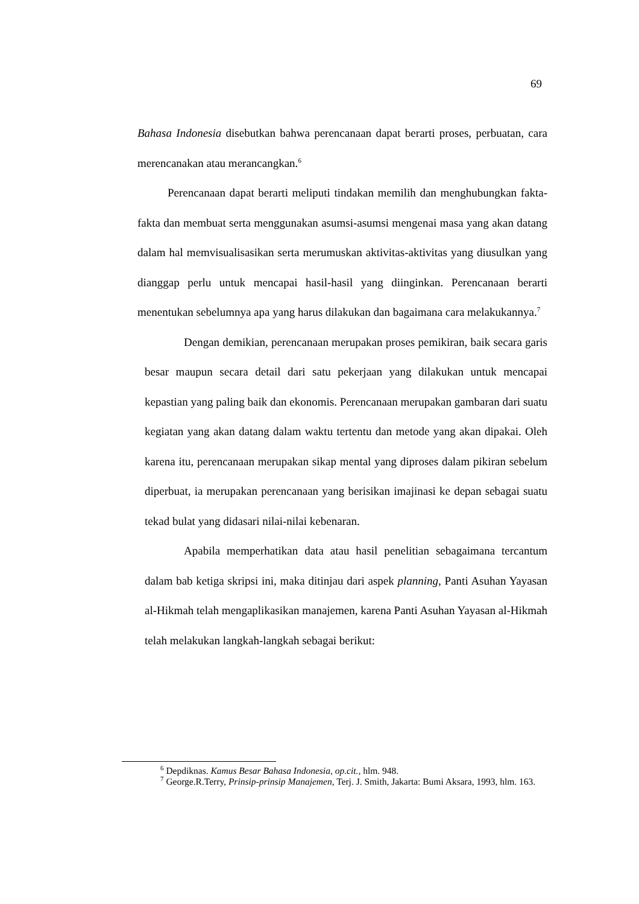69
Bahasa Indonesia disebutkan bahwa perencanaan dapat berarti proses, perbuatan, cara merencanakan atau merancangkan.<sup>6</sup>
Perencanaan dapat berarti meliputi tindakan memilih dan menghubungkan fakta-fakta dan membuat serta menggunakan asumsi-asumsi mengenai masa yang akan datang dalam hal memvisualisasikan serta merumuskan aktivitas-aktivitas yang diusulkan yang dianggap perlu untuk mencapai hasil-hasil yang diinginkan. Perencanaan berarti menentukan sebelumnya apa yang harus dilakukan dan bagaimana cara melakukannya.<sup>7</sup>
Dengan demikian, perencanaan merupakan proses pemikiran, baik secara garis besar maupun secara detail dari satu pekerjaan yang dilakukan untuk mencapai kepastian yang paling baik dan ekonomis. Perencanaan merupakan gambaran dari suatu kegiatan yang akan datang dalam waktu tertentu dan metode yang akan dipakai. Oleh karena itu, perencanaan merupakan sikap mental yang diproses dalam pikiran sebelum diperbuat, ia merupakan perencanaan yang berisikan imajinasi ke depan sebagai suatu tekad bulat yang didasari nilai-nilai kebenaran.
Apabila memperhatikan data atau hasil penelitian sebagaimana tercantum dalam bab ketiga skripsi ini, maka ditinjau dari aspek planning, Panti Asuhan Yayasan al-Hikmah telah mengaplikasikan manajemen, karena Panti Asuhan Yayasan al-Hikmah telah melakukan langkah-langkah sebagai berikut:
<sup>6</sup> Depdiknas. Kamus Besar Bahasa Indonesia, op.cit., hlm. 948.
<sup>7</sup> George.R.Terry, Prinsip-prinsip Manajemen, Terj. J. Smith, Jakarta: Bumi Aksara, 1993, hlm. 163.